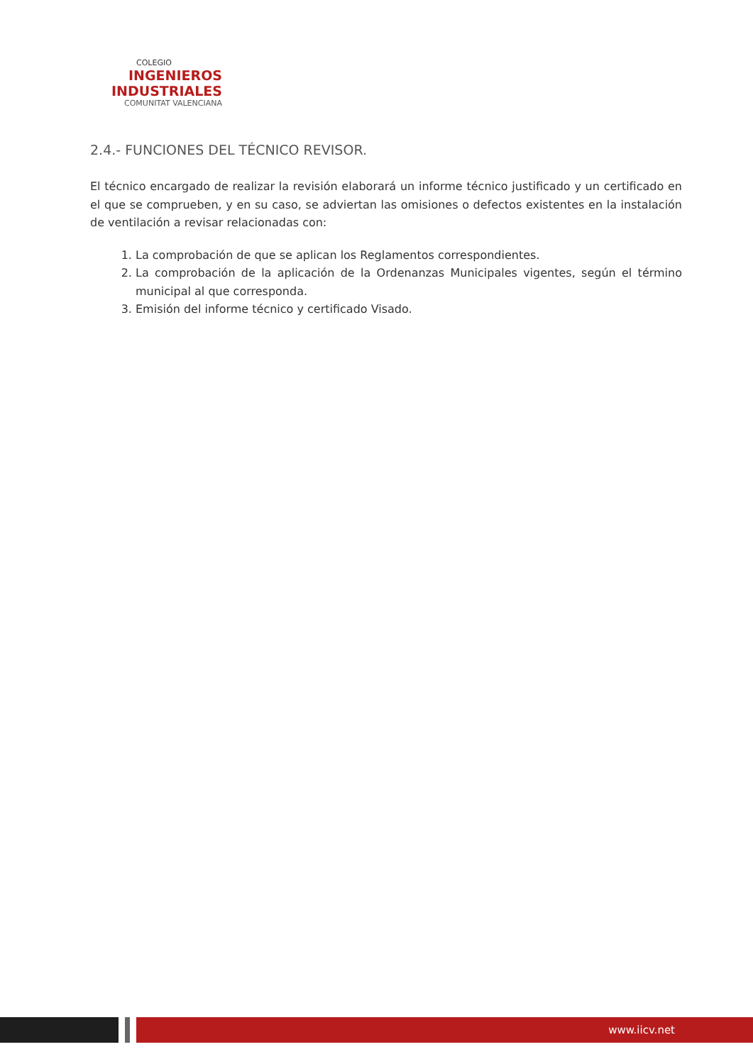COLEGIO
INGENIEROS
INDUSTRIALES
COMUNITAT VALENCIANA
2.4.- FUNCIONES DEL TÉCNICO REVISOR.
El técnico encargado de realizar la revisión elaborará un informe técnico justificado y un certificado en el que se comprueben, y en su caso, se adviertan las omisiones o defectos existentes en la instalación de ventilación a revisar relacionadas con:
1. La comprobación de que se aplican los Reglamentos correspondientes.
2. La comprobación de la aplicación de la Ordenanzas Municipales vigentes, según el término municipal al que corresponda.
3. Emisión del informe técnico y certificado Visado.
www.iicv.net